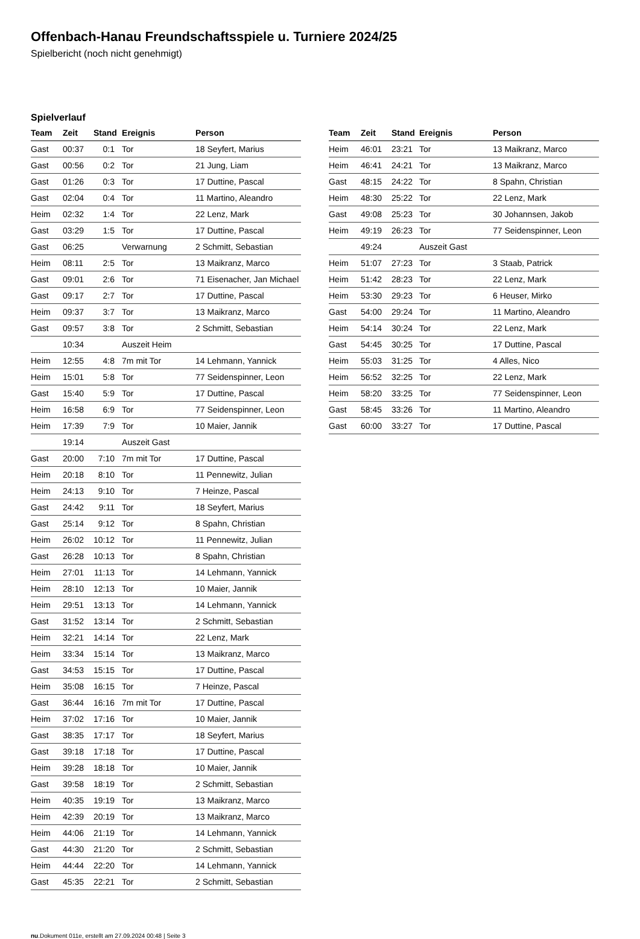Offenbach-Hanau Freundschaftsspiele u. Turniere 2024/25
Spielbericht (noch nicht genehmigt)
Spielverlauf
| Team | Zeit | Stand | Ereignis | Person |
| --- | --- | --- | --- | --- |
| Gast | 00:37 | 0:1 | Tor | 18 Seyfert, Marius |
| Gast | 00:56 | 0:2 | Tor | 21 Jung, Liam |
| Gast | 01:26 | 0:3 | Tor | 17 Duttine, Pascal |
| Gast | 02:04 | 0:4 | Tor | 11 Martino, Aleandro |
| Heim | 02:32 | 1:4 | Tor | 22 Lenz, Mark |
| Gast | 03:29 | 1:5 | Tor | 17 Duttine, Pascal |
| Gast | 06:25 | | Verwarnung | 2 Schmitt, Sebastian |
| Heim | 08:11 | 2:5 | Tor | 13 Maikranz, Marco |
| Gast | 09:01 | 2:6 | Tor | 71 Eisenacher, Jan Michael |
| Gast | 09:17 | 2:7 | Tor | 17 Duttine, Pascal |
| Heim | 09:37 | 3:7 | Tor | 13 Maikranz, Marco |
| Gast | 09:57 | 3:8 | Tor | 2 Schmitt, Sebastian |
| | 10:34 | | Auszeit Heim | |
| Heim | 12:55 | 4:8 | 7m mit Tor | 14 Lehmann, Yannick |
| Heim | 15:01 | 5:8 | Tor | 77 Seidenspinner, Leon |
| Gast | 15:40 | 5:9 | Tor | 17 Duttine, Pascal |
| Heim | 16:58 | 6:9 | Tor | 77 Seidenspinner, Leon |
| Heim | 17:39 | 7:9 | Tor | 10 Maier, Jannik |
| | 19:14 | | Auszeit Gast | |
| Gast | 20:00 | 7:10 | 7m mit Tor | 17 Duttine, Pascal |
| Heim | 20:18 | 8:10 | Tor | 11 Pennewitz, Julian |
| Heim | 24:13 | 9:10 | Tor | 7 Heinze, Pascal |
| Gast | 24:42 | 9:11 | Tor | 18 Seyfert, Marius |
| Gast | 25:14 | 9:12 | Tor | 8 Spahn, Christian |
| Heim | 26:02 | 10:12 | Tor | 11 Pennewitz, Julian |
| Gast | 26:28 | 10:13 | Tor | 8 Spahn, Christian |
| Heim | 27:01 | 11:13 | Tor | 14 Lehmann, Yannick |
| Heim | 28:10 | 12:13 | Tor | 10 Maier, Jannik |
| Heim | 29:51 | 13:13 | Tor | 14 Lehmann, Yannick |
| Gast | 31:52 | 13:14 | Tor | 2 Schmitt, Sebastian |
| Heim | 32:21 | 14:14 | Tor | 22 Lenz, Mark |
| Heim | 33:34 | 15:14 | Tor | 13 Maikranz, Marco |
| Gast | 34:53 | 15:15 | Tor | 17 Duttine, Pascal |
| Heim | 35:08 | 16:15 | Tor | 7 Heinze, Pascal |
| Gast | 36:44 | 16:16 | 7m mit Tor | 17 Duttine, Pascal |
| Heim | 37:02 | 17:16 | Tor | 10 Maier, Jannik |
| Gast | 38:35 | 17:17 | Tor | 18 Seyfert, Marius |
| Gast | 39:18 | 17:18 | Tor | 17 Duttine, Pascal |
| Heim | 39:28 | 18:18 | Tor | 10 Maier, Jannik |
| Gast | 39:58 | 18:19 | Tor | 2 Schmitt, Sebastian |
| Heim | 40:35 | 19:19 | Tor | 13 Maikranz, Marco |
| Heim | 42:39 | 20:19 | Tor | 13 Maikranz, Marco |
| Heim | 44:06 | 21:19 | Tor | 14 Lehmann, Yannick |
| Gast | 44:30 | 21:20 | Tor | 2 Schmitt, Sebastian |
| Heim | 44:44 | 22:20 | Tor | 14 Lehmann, Yannick |
| Gast | 45:35 | 22:21 | Tor | 2 Schmitt, Sebastian |
| Team | Zeit | Stand | Ereignis | Person |
| --- | --- | --- | --- | --- |
| Heim | 46:01 | 23:21 | Tor | 13 Maikranz, Marco |
| Heim | 46:41 | 24:21 | Tor | 13 Maikranz, Marco |
| Gast | 48:15 | 24:22 | Tor | 8 Spahn, Christian |
| Heim | 48:30 | 25:22 | Tor | 22 Lenz, Mark |
| Gast | 49:08 | 25:23 | Tor | 30 Johannsen, Jakob |
| Heim | 49:19 | 26:23 | Tor | 77 Seidenspinner, Leon |
| | 49:24 | | Auszeit Gast | |
| Heim | 51:07 | 27:23 | Tor | 3 Staab, Patrick |
| Heim | 51:42 | 28:23 | Tor | 22 Lenz, Mark |
| Heim | 53:30 | 29:23 | Tor | 6 Heuser, Mirko |
| Gast | 54:00 | 29:24 | Tor | 11 Martino, Aleandro |
| Heim | 54:14 | 30:24 | Tor | 22 Lenz, Mark |
| Gast | 54:45 | 30:25 | Tor | 17 Duttine, Pascal |
| Heim | 55:03 | 31:25 | Tor | 4 Alles, Nico |
| Heim | 56:52 | 32:25 | Tor | 22 Lenz, Mark |
| Heim | 58:20 | 33:25 | Tor | 77 Seidenspinner, Leon |
| Gast | 58:45 | 33:26 | Tor | 11 Martino, Aleandro |
| Gast | 60:00 | 33:27 | Tor | 17 Duttine, Pascal |
nu.Dokument 011e, erstellt am 27.09.2024 00:48 | Seite 3